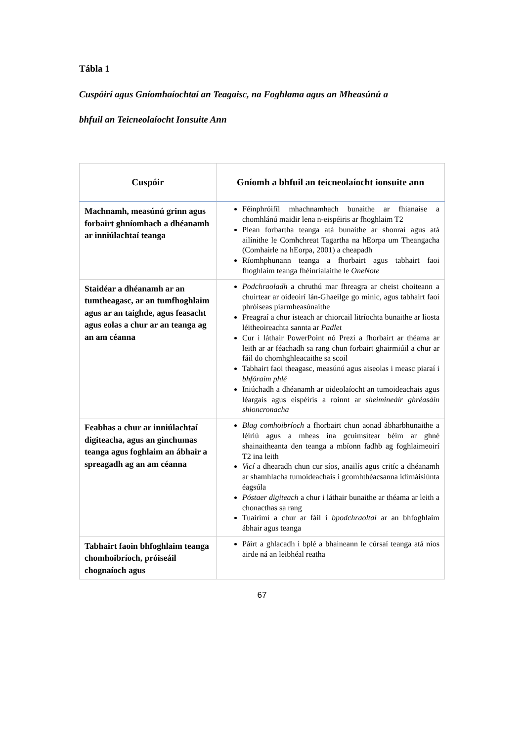Tábla 1
Cuspóirí agus Gníomhaíochtaí an Teagaisc, na Foghlama agus an Mheasúnú a
bhfuil an Teicneolaíocht Ionsuite Ann
| Cuspóir | Gníomh a bhfuil an teicneolaíocht ionsuite ann |
| --- | --- |
| Machnamh, measúnú grinn agus forbairt ghníomhach a dhéanamh ar inniúlachtaí teanga | Féinphróifíl mhachnamhach bunaithe ar fhianaise a chomhlánú maidir lena n-eispéiris ar fhoghlaim T2 Plean forbartha teanga atá bunaithe ar shonraí agus atá ailínithe le Comhchreat Tagartha na hEorpa um Theangacha (Comhairle na hEorpa, 2001) a cheapadh Ríomhphunann teanga a fhorbairt agus tabhairt faoi fhoghlaim teanga fhéinrialaithe le OneNote |
| Staidéar a dhéanamh ar an tumtheagasc, ar an tumfhoghlaim agus ar an taighde, agus feasacht agus eolas a chur ar an teanga ag an am céanna | Podchraoladh a chruthú mar fhreagra ar cheist choiteann a chuirtear ar oideoirí lán-Ghaeilge go minic, agus tabhairt faoi phróiseas piarmheasúnaithe Freagraí a chur isteach ar chiorcail litríochta bunaithe ar liosta léitheoireachta sannta ar Padlet Cur i láthair PowerPoint nó Prezi a fhorbairt ar théama ar leith ar ar féachadh sa rang chun forbairt ghairmiúil a chur ar fáil do chomhghleacaithe sa scoil Tabhairt faoi theagasc, measúnú agus aiseolas i measc piaraí i bhfóraim phlé Iniúchadh a dhéanamh ar oideolaíocht an tumoideachais agus léargais agus eispéiris a roinnt ar sheimineáir ghréasáin shioncronacha |
| Feabhas a chur ar inniúlachtaí digiteacha, agus an ginchumas teanga agus foghlaim an ábhair a spreagadh ag an am céanna | Blag comhoibríoch a fhorbairt chun aonad ábharbhunaithe a léiriú agus a mheas ina gcuimsítear béim ar ghné shainaitheanta den teanga a mbíonn fadhb ag foghlaimeoirí T2 ina leith Vicí a dhearadh chun cur síos, anailís agus critíc a dhéanamh ar shamhlacha tumoideachais i gcomhthéacsanna idirnáisiúnta éagsúla Póstaer digiteach a chur i láthair bunaithe ar théama ar leith a chonacthas sa rang Tuairimí a chur ar fáil i bpodchraoltaí ar an bhfoghlaim ábhair agus teanga |
| Tabhairt faoin bhfoghlaim teanga chomhoibríoch, próiseáil chognaíoch agus | Páirt a ghlacadh i bplé a bhaineann le cúrsaí teanga atá níos airde ná an leibhéal reatha |
67